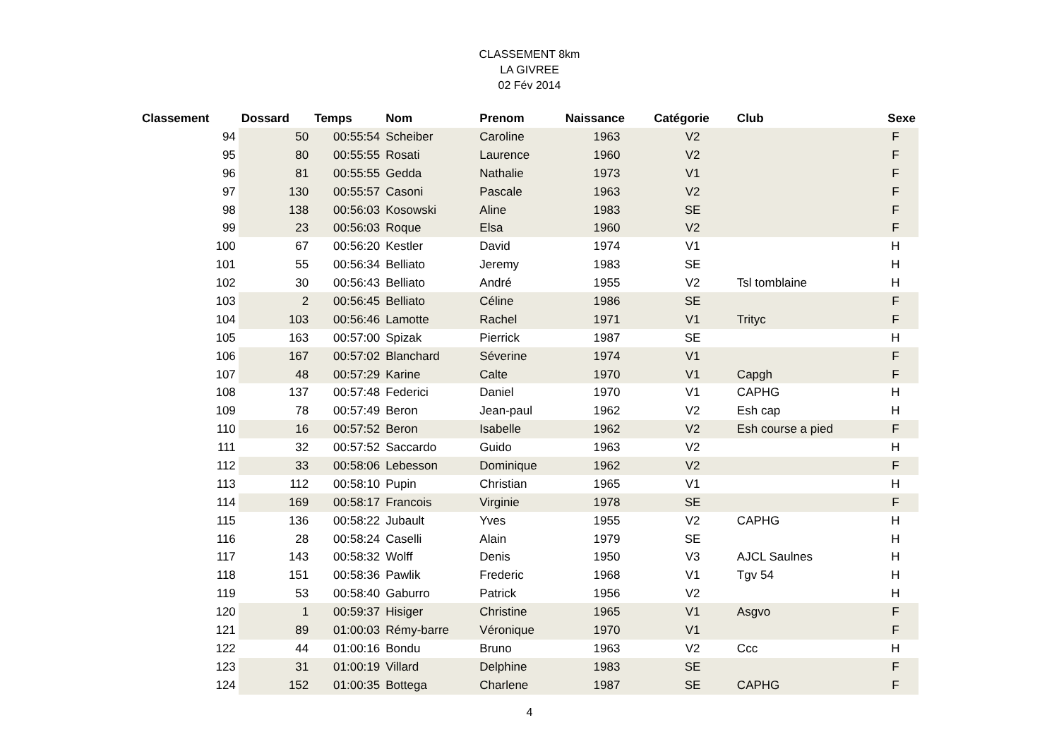CLASSEMENT 8km
LA GIVREE
02 Fév 2014
| Classement | Dossard | Temps | Nom | Prenom | Naissance | Catégorie | Club | Sexe |
| --- | --- | --- | --- | --- | --- | --- | --- | --- |
| 94 | 50 | 00:55:54 | Scheiber | Caroline | 1963 | V2 | | F |
| 95 | 80 | 00:55:55 | Rosati | Laurence | 1960 | V2 | | F |
| 96 | 81 | 00:55:55 | Gedda | Nathalie | 1973 | V1 | | F |
| 97 | 130 | 00:55:57 | Casoni | Pascale | 1963 | V2 | | F |
| 98 | 138 | 00:56:03 | Kosowski | Aline | 1983 | SE | | F |
| 99 | 23 | 00:56:03 | Roque | Elsa | 1960 | V2 | | F |
| 100 | 67 | 00:56:20 | Kestler | David | 1974 | V1 | | H |
| 101 | 55 | 00:56:34 | Belliato | Jeremy | 1983 | SE | | H |
| 102 | 30 | 00:56:43 | Belliato | André | 1955 | V2 | Tsl tomblaine | H |
| 103 | 2 | 00:56:45 | Belliato | Céline | 1986 | SE | | F |
| 104 | 103 | 00:56:46 | Lamotte | Rachel | 1971 | V1 | Trityc | F |
| 105 | 163 | 00:57:00 | Spizak | Pierrick | 1987 | SE | | H |
| 106 | 167 | 00:57:02 | Blanchard | Séverine | 1974 | V1 | | F |
| 107 | 48 | 00:57:29 | Karine | Calte | 1970 | V1 | Capgh | F |
| 108 | 137 | 00:57:48 | Federici | Daniel | 1970 | V1 | CAPHG | H |
| 109 | 78 | 00:57:49 | Beron | Jean-paul | 1962 | V2 | Esh cap | H |
| 110 | 16 | 00:57:52 | Beron | Isabelle | 1962 | V2 | Esh course a pied | F |
| 111 | 32 | 00:57:52 | Saccardo | Guido | 1963 | V2 | | H |
| 112 | 33 | 00:58:06 | Lebesson | Dominique | 1962 | V2 | | F |
| 113 | 112 | 00:58:10 | Pupin | Christian | 1965 | V1 | | H |
| 114 | 169 | 00:58:17 | Francois | Virginie | 1978 | SE | | F |
| 115 | 136 | 00:58:22 | Jubault | Yves | 1955 | V2 | CAPHG | H |
| 116 | 28 | 00:58:24 | Caselli | Alain | 1979 | SE | | H |
| 117 | 143 | 00:58:32 | Wolff | Denis | 1950 | V3 | AJCL Saulnes | H |
| 118 | 151 | 00:58:36 | Pawlik | Frederic | 1968 | V1 | Tgv 54 | H |
| 119 | 53 | 00:58:40 | Gaburro | Patrick | 1956 | V2 | | H |
| 120 | 1 | 00:59:37 | Hisiger | Christine | 1965 | V1 | Asgvo | F |
| 121 | 89 | 01:00:03 | Rémy-barre | Véronique | 1970 | V1 | | F |
| 122 | 44 | 01:00:16 | Bondu | Bruno | 1963 | V2 | Ccc | H |
| 123 | 31 | 01:00:19 | Villard | Delphine | 1983 | SE | | F |
| 124 | 152 | 01:00:35 | Bottega | Charlene | 1987 | SE | CAPHG | F |
4